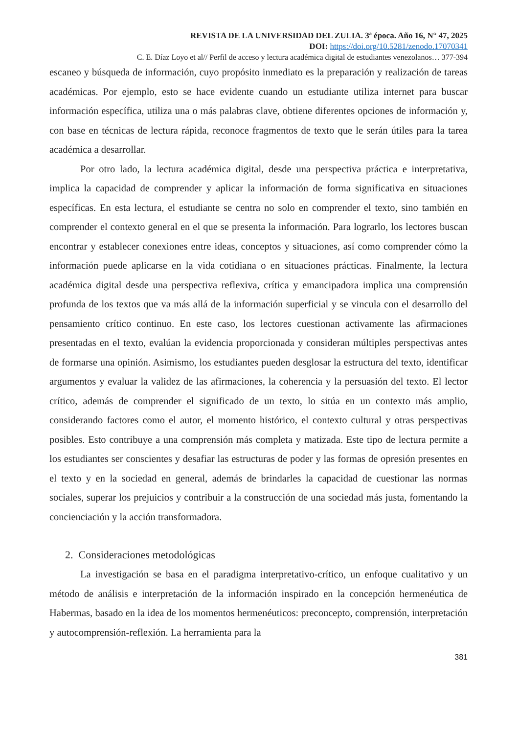REVISTA DE LA UNIVERSIDAD DEL ZULIA. 3ª época. Año 16, N° 47, 2025
DOI: https://doi.org/10.5281/zenodo.17070341
C. E. Díaz Loyo et al// Perfil de acceso y lectura académica digital de estudiantes venezolanos… 377-394
escaneo y búsqueda de información, cuyo propósito inmediato es la preparación y realización de tareas académicas. Por ejemplo, esto se hace evidente cuando un estudiante utiliza internet para buscar información específica, utiliza una o más palabras clave, obtiene diferentes opciones de información y, con base en técnicas de lectura rápida, reconoce fragmentos de texto que le serán útiles para la tarea académica a desarrollar.
Por otro lado, la lectura académica digital, desde una perspectiva práctica e interpretativa, implica la capacidad de comprender y aplicar la información de forma significativa en situaciones específicas. En esta lectura, el estudiante se centra no solo en comprender el texto, sino también en comprender el contexto general en el que se presenta la información. Para lograrlo, los lectores buscan encontrar y establecer conexiones entre ideas, conceptos y situaciones, así como comprender cómo la información puede aplicarse en la vida cotidiana o en situaciones prácticas. Finalmente, la lectura académica digital desde una perspectiva reflexiva, crítica y emancipadora implica una comprensión profunda de los textos que va más allá de la información superficial y se vincula con el desarrollo del pensamiento crítico continuo. En este caso, los lectores cuestionan activamente las afirmaciones presentadas en el texto, evalúan la evidencia proporcionada y consideran múltiples perspectivas antes de formarse una opinión. Asimismo, los estudiantes pueden desglosar la estructura del texto, identificar argumentos y evaluar la validez de las afirmaciones, la coherencia y la persuasión del texto. El lector crítico, además de comprender el significado de un texto, lo sitúa en un contexto más amplio, considerando factores como el autor, el momento histórico, el contexto cultural y otras perspectivas posibles. Esto contribuye a una comprensión más completa y matizada. Este tipo de lectura permite a los estudiantes ser conscientes y desafiar las estructuras de poder y las formas de opresión presentes en el texto y en la sociedad en general, además de brindarles la capacidad de cuestionar las normas sociales, superar los prejuicios y contribuir a la construcción de una sociedad más justa, fomentando la concienciación y la acción transformadora.
2. Consideraciones metodológicas
La investigación se basa en el paradigma interpretativo-crítico, un enfoque cualitativo y un método de análisis e interpretación de la información inspirado en la concepción hermenéutica de Habermas, basado en la idea de los momentos hermenéuticos: preconcepto, comprensión, interpretación y autocomprensión-reflexión. La herramienta para la
381